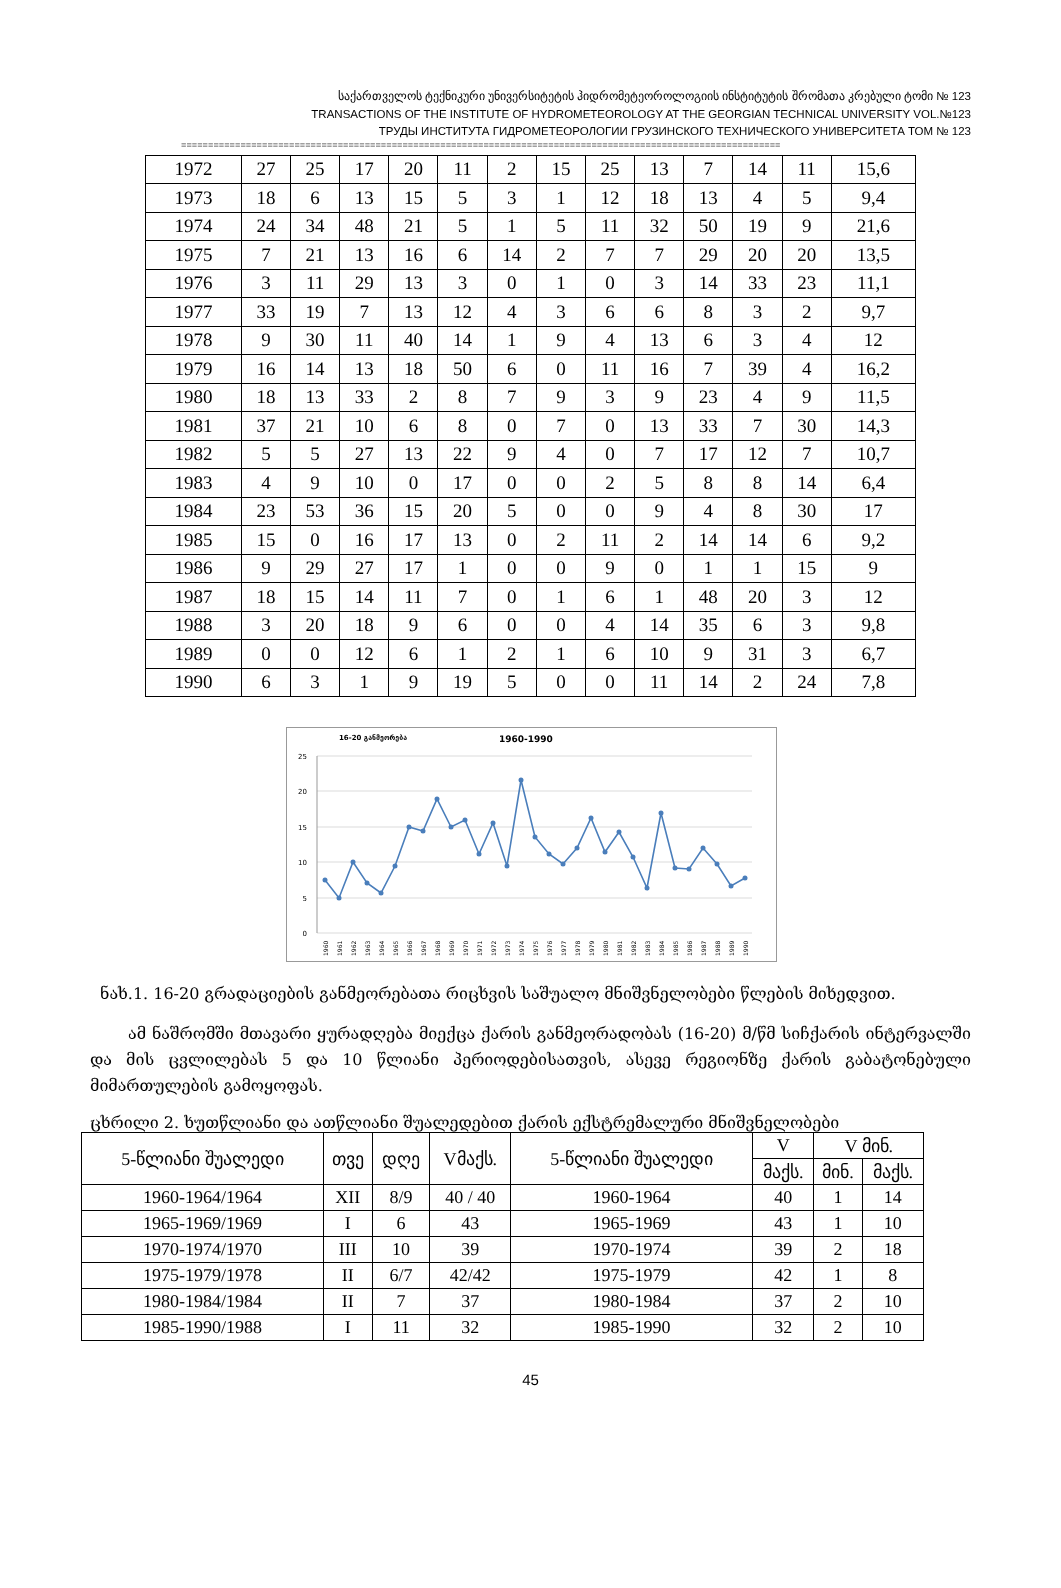საქართველოს ტექნიკური უნივერსიტეტის ჰიდრომეტეოროლოგიის ინსტიტუტის შრომათა კრებული ტომი № 123
TRANSACTIONS OF THE INSTITUTE OF HYDROMETEOROLOGY AT THE GEORGIAN TECHNICAL UNIVERSITY VOL.№123
ТРУДЫ ИНСТИТУТА ГИДРОМЕТЕОРОЛОГИИ ГРУЗИНСКОГО ТЕХНИЧЕСКОГО УНИВЕРСИТЕТА ТОМ № 123
===============================================================================================================
| 1972 | 27 | 25 | 17 | 20 | 11 | 2 | 15 | 25 | 13 | 7 | 14 | 11 | 15,6 |
| 1973 | 18 | 6 | 13 | 15 | 5 | 3 | 1 | 12 | 18 | 13 | 4 | 5 | 9,4 |
| 1974 | 24 | 34 | 48 | 21 | 5 | 1 | 5 | 11 | 32 | 50 | 19 | 9 | 21,6 |
| 1975 | 7 | 21 | 13 | 16 | 6 | 14 | 2 | 7 | 7 | 29 | 20 | 20 | 13,5 |
| 1976 | 3 | 11 | 29 | 13 | 3 | 0 | 1 | 0 | 3 | 14 | 33 | 23 | 11,1 |
| 1977 | 33 | 19 | 7 | 13 | 12 | 4 | 3 | 6 | 6 | 8 | 3 | 2 | 9,7 |
| 1978 | 9 | 30 | 11 | 40 | 14 | 1 | 9 | 4 | 13 | 6 | 3 | 4 | 12 |
| 1979 | 16 | 14 | 13 | 18 | 50 | 6 | 0 | 11 | 16 | 7 | 39 | 4 | 16,2 |
| 1980 | 18 | 13 | 33 | 2 | 8 | 7 | 9 | 3 | 9 | 23 | 4 | 9 | 11,5 |
| 1981 | 37 | 21 | 10 | 6 | 8 | 0 | 7 | 0 | 13 | 33 | 7 | 30 | 14,3 |
| 1982 | 5 | 5 | 27 | 13 | 22 | 9 | 4 | 0 | 7 | 17 | 12 | 7 | 10,7 |
| 1983 | 4 | 9 | 10 | 0 | 17 | 0 | 0 | 2 | 5 | 8 | 8 | 14 | 6,4 |
| 1984 | 23 | 53 | 36 | 15 | 20 | 5 | 0 | 0 | 9 | 4 | 8 | 30 | 17 |
| 1985 | 15 | 0 | 16 | 17 | 13 | 0 | 2 | 11 | 2 | 14 | 14 | 6 | 9,2 |
| 1986 | 9 | 29 | 27 | 17 | 1 | 0 | 0 | 9 | 0 | 1 | 1 | 15 | 9 |
| 1987 | 18 | 15 | 14 | 11 | 7 | 0 | 1 | 6 | 1 | 48 | 20 | 3 | 12 |
| 1988 | 3 | 20 | 18 | 9 | 6 | 0 | 0 | 4 | 14 | 35 | 6 | 3 | 9,8 |
| 1989 | 0 | 0 | 12 | 6 | 1 | 2 | 1 | 6 | 10 | 9 | 31 | 3 | 6,7 |
| 1990 | 6 | 3 | 1 | 9 | 19 | 5 | 0 | 0 | 11 | 14 | 2 | 24 | 7,8 |
16-20 განმეორება
1960-1990
25
20
15
10
5
0
1960
1961
1962
1963
1964
1965
1966
1967
1968
1969
1970
1971
1972
1973
1974
1975
1976
1977
1978
1979
1980
1981
1982
1983
1984
1985
1986
1987
1988
1989
1990
ნახ.1. 16-20 გრადაციების განმეორებათა რიცხვის საშუალო მნიშვნელობები წლების მიხედვით.
ამ ნაშრომში მთავარი ყურადღება მიექცა ქარის განმეორადობას (16-20) მ/წმ სიჩქარის ინტერვალში და მის ცვლილებას 5 და 10 წლიანი პერიოდებისათვის, ასევე რეგიონზე ქარის გაბატონებული მიმართულების გამოყოფას.
ცხრილი 2. ხუთწლიანი და ათწლიანი შუალედებით ქარის ექსტრემალური მნიშვნელობები
| 5-წლიანი შუალედი | თვე | დღე | Vმაქს. | 5-წლიანი შუალედი | V | V მინ. | |
| --- | --- | --- | --- | --- | --- | --- | --- |
| | | | | | მაქს. | მინ. | მაქს. |
| 1960-1964/1964 | XII | 8/9 | 40 / 40 | 1960-1964 | 40 | 1 | 14 |
| 1965-1969/1969 | I | 6 | 43 | 1965-1969 | 43 | 1 | 10 |
| 1970-1974/1970 | III | 10 | 39 | 1970-1974 | 39 | 2 | 18 |
| 1975-1979/1978 | II | 6/7 | 42/42 | 1975-1979 | 42 | 1 | 8 |
| 1980-1984/1984 | II | 7 | 37 | 1980-1984 | 37 | 2 | 10 |
| 1985-1990/1988 | I | 11 | 32 | 1985-1990 | 32 | 2 | 10 |
45